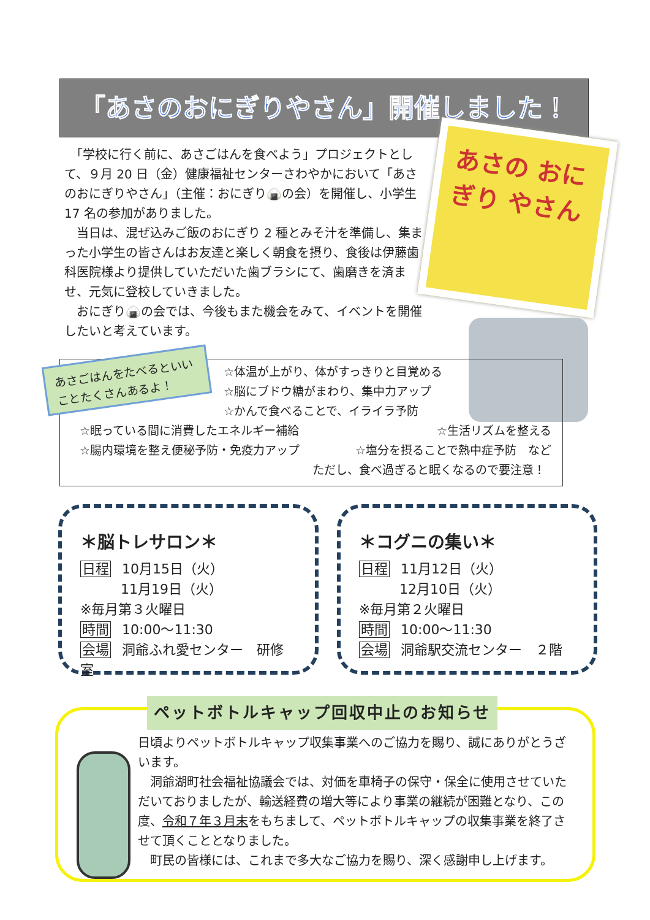「あさのおにぎりやさん」開催しました！
　「学校に行く前に、あさごはんを食べよう」プロジェクトとして、９月 20 日（金）健康福祉センターさわやかにおいて「あさのおにぎりやさん」（主催：おにぎり🍙の会）を開催し、小学生 17 名の参加がありました。
　当日は、混ぜ込みご飯のおにぎり 2 種とみそ汁を準備し、集まった小学生の皆さんはお友達と楽しく朝食を摂り、食後は伊藤歯科医院様より提供していただいた歯ブラシにて、歯磨きを済ませ、元気に登校していきました。
　おにぎり🍙の会では、今後もまた機会をみて、イベントを開催したいと考えています。
あさの おにぎり やさん
あさごはんをたべるといい ことたくさんあるよ！
☆体温が上がり、体がすっきりと目覚める
☆脳にブドウ糖がまわり、集中力アップ
☆かんで食べることで、イライラ予防
☆眠っている間に消費したエネルギー補給 ☆生活リズムを整える
☆腸内環境を整え便秘予防・免疫力アップ ☆塩分を摂ることで熱中症予防　など
ただし、食べ過ぎると眠くなるので要注意！
＊脳トレサロン＊
日程 10月15日（火）
11月19日（火）
※毎月第３火曜日
時間 10:00～11:30
会場 洞爺ふれ愛センター　研修室
＊コグニの集い＊
日程 11月12日（火）
12月10日（火）
※毎月第２火曜日
時間 10:00～11:30
会場 洞爺駅交流センター　２階
ペットボトルキャップ回収中止のお知らせ
日頃よりペットボトルキャップ収集事業へのご協力を賜り、誠にありがとうざいます。
　洞爺湖町社会福祉協議会では、対価を車椅子の保守・保全に使用させていただいておりましたが、輸送経費の増大等により事業の継続が困難となり、この度、令和７年３月末をもちまして、ペットボトルキャップの収集事業を終了させて頂くこととなりました。
　町民の皆様には、これまで多大なご協力を賜り、深く感謝申し上げます。